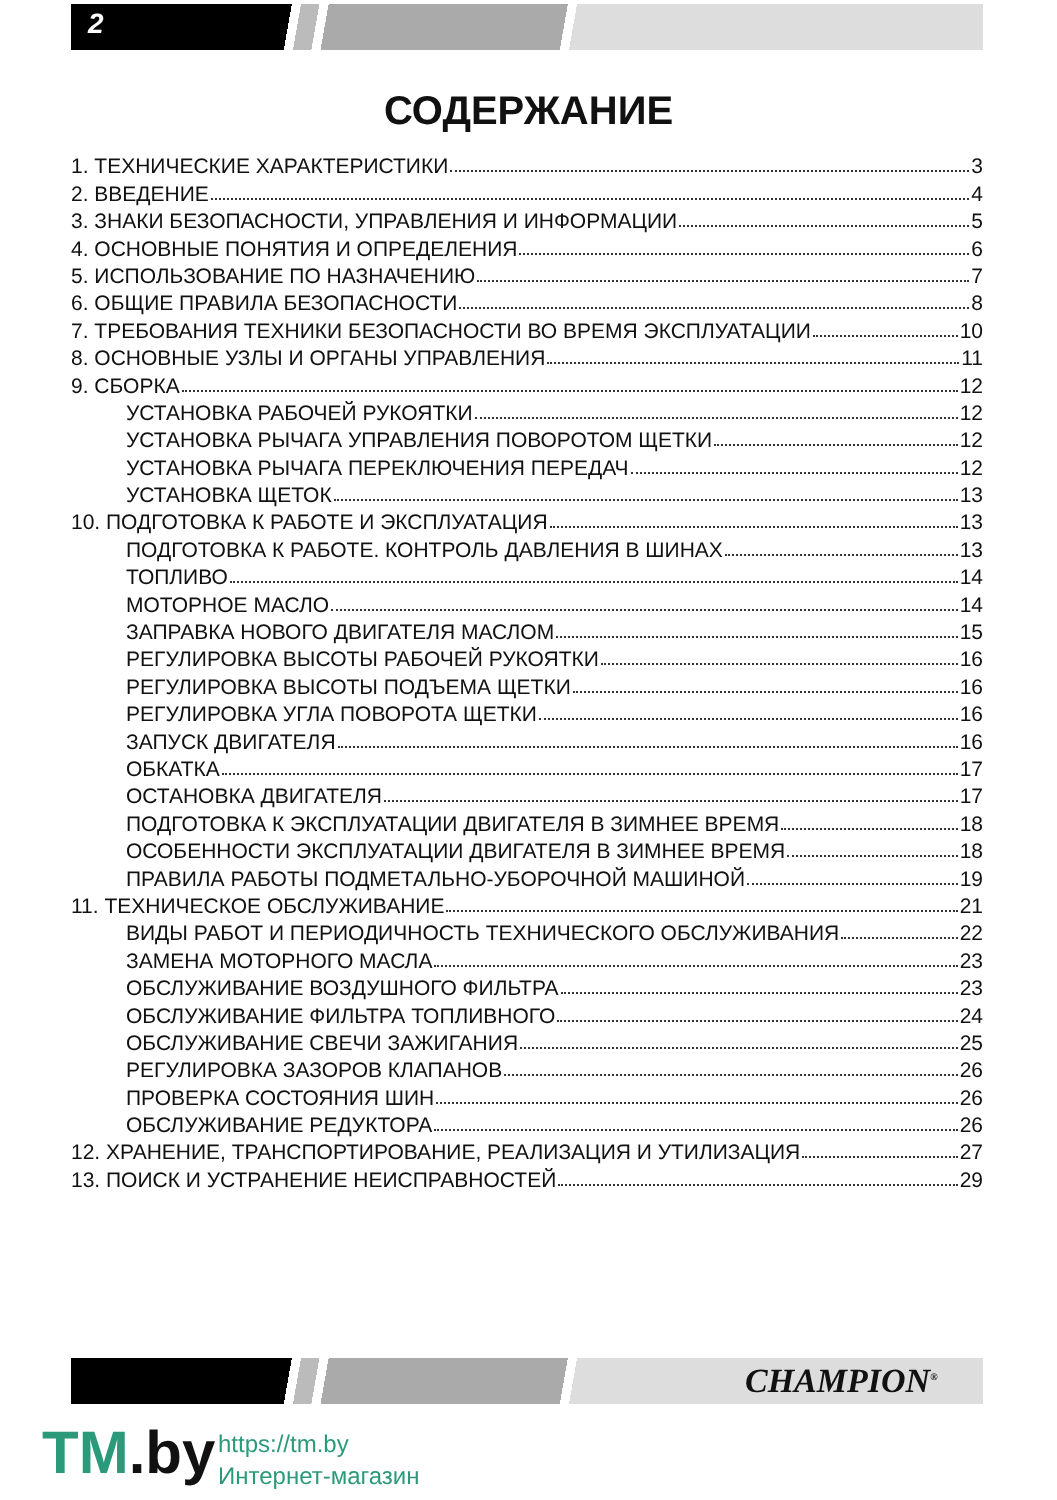2
СОДЕРЖАНИЕ
1. ТЕХНИЧЕСКИЕ ХАРАКТЕРИСТИКИ 3
2. ВВЕДЕНИЕ 4
3. ЗНАКИ БЕЗОПАСНОСТИ, УПРАВЛЕНИЯ И ИНФОРМАЦИИ 5
4. ОСНОВНЫЕ ПОНЯТИЯ И ОПРЕДЕЛЕНИЯ 6
5. ИСПОЛЬЗОВАНИЕ ПО НАЗНАЧЕНИЮ 7
6. ОБЩИЕ ПРАВИЛА БЕЗОПАСНОСТИ 8
7. ТРЕБОВАНИЯ ТЕХНИКИ БЕЗОПАСНОСТИ ВО ВРЕМЯ ЭКСПЛУАТАЦИИ 10
8. ОСНОВНЫЕ УЗЛЫ И ОРГАНЫ УПРАВЛЕНИЯ 11
9. СБОРКА 12
УСТАНОВКА РАБОЧЕЙ РУКОЯТКИ 12
УСТАНОВКА РЫЧАГА УПРАВЛЕНИЯ ПОВОРОТОМ ЩЕТКИ 12
УСТАНОВКА РЫЧАГА ПЕРЕКЛЮЧЕНИЯ ПЕРЕДАЧ 12
УСТАНОВКА ЩЕТОК 13
10. ПОДГОТОВКА К РАБОТЕ И ЭКСПЛУАТАЦИЯ 13
ПОДГОТОВКА К РАБОТЕ. КОНТРОЛЬ ДАВЛЕНИЯ В ШИНАХ 13
ТОПЛИВО 14
МОТОРНОЕ МАСЛО 14
ЗАПРАВКА НОВОГО ДВИГАТЕЛЯ МАСЛОМ 15
РЕГУЛИРОВКА ВЫСОТЫ РАБОЧЕЙ РУКОЯТКИ 16
РЕГУЛИРОВКА ВЫСОТЫ ПОДЪЕМА ЩЕТКИ 16
РЕГУЛИРОВКА УГЛА ПОВОРОТА ЩЕТКИ 16
ЗАПУСК ДВИГАТЕЛЯ 16
ОБКАТКА 17
ОСТАНОВКА ДВИГАТЕЛЯ 17
ПОДГОТОВКА К ЭКСПЛУАТАЦИИ ДВИГАТЕЛЯ В ЗИМНЕЕ ВРЕМЯ 18
ОСОБЕННОСТИ ЭКСПЛУАТАЦИИ ДВИГАТЕЛЯ В ЗИМНЕЕ ВРЕМЯ 18
ПРАВИЛА РАБОТЫ ПОДМЕТАЛЬНО-УБОРОЧНОЙ МАШИНОЙ 19
11. ТЕХНИЧЕСКОЕ ОБСЛУЖИВАНИЕ 21
ВИДЫ РАБОТ И ПЕРИОДИЧНОСТЬ ТЕХНИЧЕСКОГО ОБСЛУЖИВАНИЯ 22
ЗАМЕНА МОТОРНОГО МАСЛА 23
ОБСЛУЖИВАНИЕ ВОЗДУШНОГО ФИЛЬТРА 23
ОБСЛУЖИВАНИЕ ФИЛЬТРА ТОПЛИВНОГО 24
ОБСЛУЖИВАНИЕ СВЕЧИ ЗАЖИГАНИЯ 25
РЕГУЛИРОВКА ЗАЗОРОВ КЛАПАНОВ 26
ПРОВЕРКА СОСТОЯНИЯ ШИН 26
ОБСЛУЖИВАНИЕ РЕДУКТОРА 26
12. ХРАНЕНИЕ, ТРАНСПОРТИРОВАНИЕ, РЕАЛИЗАЦИЯ И УТИЛИЗАЦИЯ 27
13. ПОИСК И УСТРАНЕНИЕ НЕИСПРАВНОСТЕЙ 29
CHAMPION<sup>®</sup>
TM.by
https://tm.by
Интернет-магазин